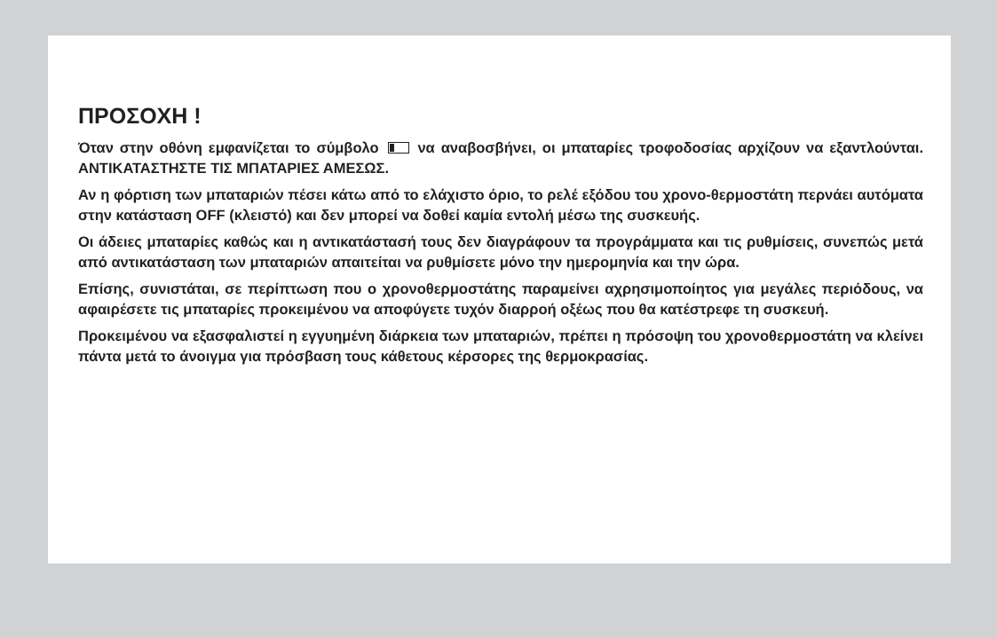ΠΡΟΣΟΧΗ !
Όταν στην οθόνη εμφανίζεται το σύμβολο να αναβοσβήνει, οι μπαταρίες τροφοδοσίας αρχίζουν να εξαντλούνται. ΑΝΤΙΚΑΤΑΣΤΗΣΤΕ ΤΙΣ ΜΠΑΤΑΡΙΕΣ ΑΜΕΣΩΣ.
Αν η φόρτιση των μπαταριών πέσει κάτω από το ελάχιστο όριο, το ρελέ εξόδου του χρονο-θερμοστάτη περνάει αυτόματα στην κατάσταση OFF (κλειστό) και δεν μπορεί να δοθεί καμία εντολή μέσω της συσκευής.
Οι άδειες μπαταρίες καθώς και η αντικατάστασή τους δεν διαγράφουν τα προγράμματα και τις ρυθμίσεις, συνεπώς μετά από αντικατάσταση των μπαταριών απαιτείται να ρυθμίσετε μόνο την ημερομηνία και την ώρα.
Επίσης, συνιστάται, σε περίπτωση που ο χρονοθερμοστάτης παραμείνει αχρησιμοποίητος για μεγάλες περιόδους, να αφαιρέσετε τις μπαταρίες προκειμένου να αποφύγετε τυχόν διαρροή οξέως που θα κατέστρεφε τη συσκευή.
Προκειμένου να εξασφαλιστεί η εγγυημένη διάρκεια των μπαταριών, πρέπει η πρόσοψη του χρονοθερμοστάτη να κλείνει πάντα μετά το άνοιγμα για πρόσβαση τους κάθετους κέρσορες της θερμοκρασίας.